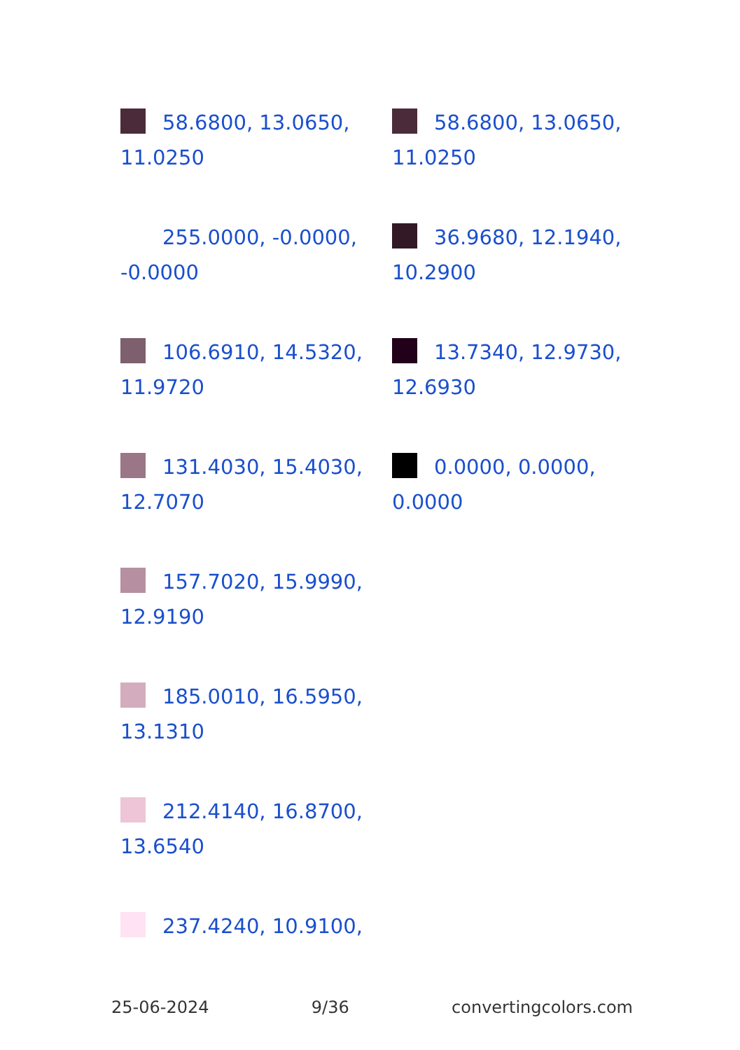58.6800, 13.0650, 11.0250
58.6800, 13.0650, 11.0250
255.0000, -0.0000, -0.0000
36.9680, 12.1940, 10.2900
106.6910, 14.5320, 11.9720
13.7340, 12.9730, 12.6930
131.4030, 15.4030, 12.7070
0.0000, 0.0000, 0.0000
157.7020, 15.9990, 12.9190
185.0010, 16.5950, 13.1310
212.4140, 16.8700, 13.6540
237.4240, 10.9100,
25-06-2024 9/36 convertingcolors.com